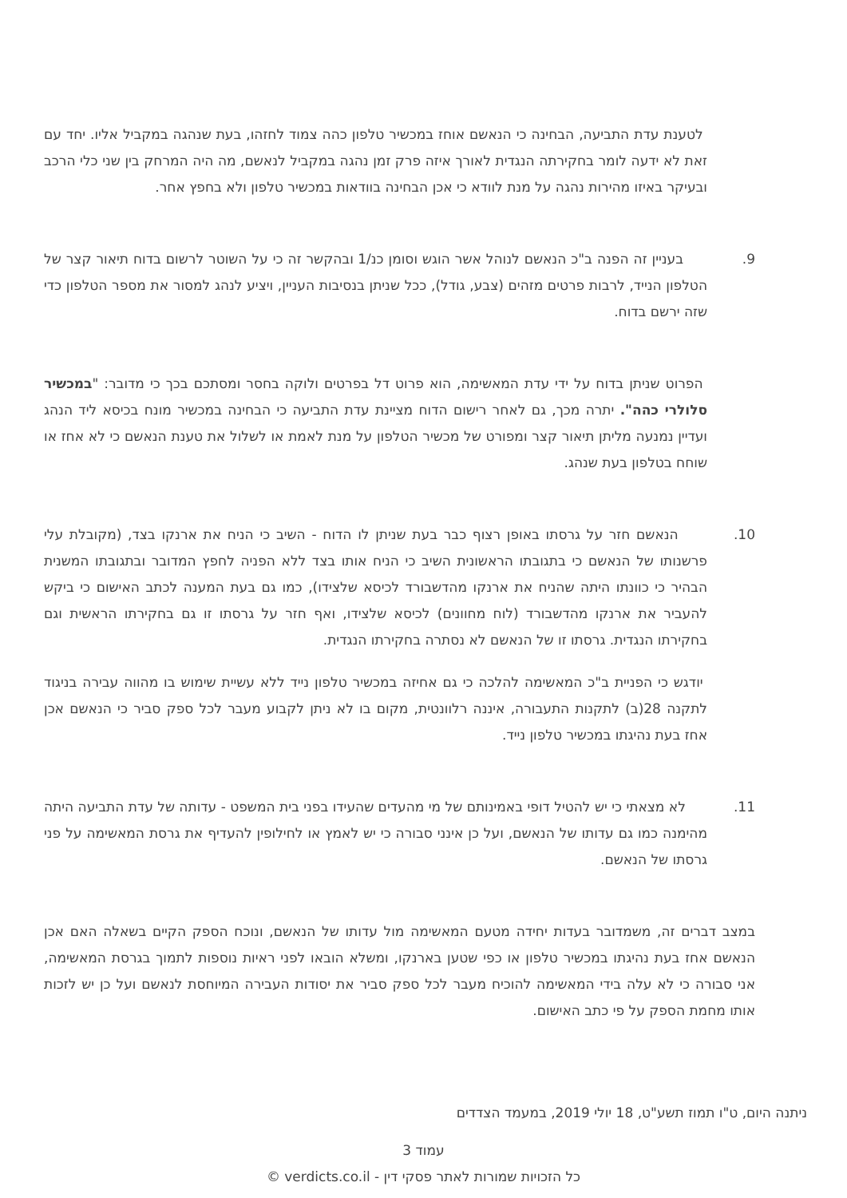לטענת עדת התביעה, הבחינה כי הנאשם אוחז במכשיר טלפון כהה צמוד לחזהו, בעת שנהגה במקביל אליו. יחד עם זאת לא ידעה לומר בחקירתה הנגדית לאורך איזה פרק זמן נהגה במקביל לנאשם, מה היה המרחק בין שני כלי הרכב ובעיקר באיזו מהירות נהגה על מנת לוודא כי אכן הבחינה בוודאות במכשיר טלפון ולא בחפץ אחר.
9. בעניין זה הפנה ב"כ הנאשם לנוהל אשר הוגש וסומן כנ/1 ובהקשר זה כי על השוטר לרשום בדוח תיאור קצר של הטלפון הנייד, לרבות פרטים מזהים (צבע, גודל), ככל שניתן בנסיבות העניין, ויציע לנהג למסור את מספר הטלפון כדי שזה ירשם בדוח.
הפרוט שניתן בדוח על ידי עדת המאשימה, הוא פרוט דל בפרטים ולוקה בחסר ומסתכם בכך כי מדובר: "במכשיר סלולרי כהה". יתרה מכך, גם לאחר רישום הדוח מציינת עדת התביעה כי הבחינה במכשיר מונח בכיסא ליד הנהג ועדיין נמנעה מליתן תיאור קצר ומפורט של מכשיר הטלפון על מנת לאמת או לשלול את טענת הנאשם כי לא אחז או שוחח בטלפון בעת שנהג.
10. הנאשם חזר על גרסתו באופן רצוף כבר בעת שניתן לו הדוח - השיב כי הניח את ארנקו בצד, (מקובלת עלי פרשנותו של הנאשם כי בתגובתו הראשונית השיב כי הניח אותו בצד ללא הפניה לחפץ המדובר ובתגובתו המשנית הבהיר כי כוונתו היתה שהניח את ארנקו מהדשבורד לכיסא שלצידו), כמו גם בעת המענה לכתב האישום כי ביקש להעביר את ארנקו מהדשבורד (לוח מחוונים) לכיסא שלצידו, ואף חזר על גרסתו זו גם בחקירתו הראשית וגם בחקירתו הנגדית. גרסתו זו של הנאשם לא נסתרה בחקירתו הנגדית.
יודגש כי הפניית ב"כ המאשימה להלכה כי גם אחיזה במכשיר טלפון נייד ללא עשיית שימוש בו מהווה עבירה בניגוד לתקנה 28(ב) לתקנות התעבורה, איננה רלוונטית, מקום בו לא ניתן לקבוע מעבר לכל ספק סביר כי הנאשם אכן אחז בעת נהיגתו במכשיר טלפון נייד.
11. לא מצאתי כי יש להטיל דופי באמינותם של מי מהעדים שהעידו בפני בית המשפט - עדותה של עדת התביעה היתה מהימנה כמו גם עדותו של הנאשם, ועל כן אינני סבורה כי יש לאמץ או לחילופין להעדיף את גרסת המאשימה על פני גרסתו של הנאשם.
במצב דברים זה, משמדובר בעדות יחידה מטעם המאשימה מול עדותו של הנאשם, ונוכח הספק הקיים בשאלה האם אכן הנאשם אחז בעת נהיגתו במכשיר טלפון או כפי שטען בארנקו, ומשלא הובאו לפני ראיות נוספות לתמוך בגרסת המאשימה, אני סבורה כי לא עלה בידי המאשימה להוכיח מעבר לכל ספק סביר את יסודות העבירה המיוחסת לנאשם ועל כן יש לזכות אותו מחמת הספק על פי כתב האישום.
ניתנה היום, ט"ו תמוז תשע"ט, 18 יולי 2019, במעמד הצדדים
עמוד 3
כל הזכויות שמורות לאתר פסקי דין - verdicts.co.il ©